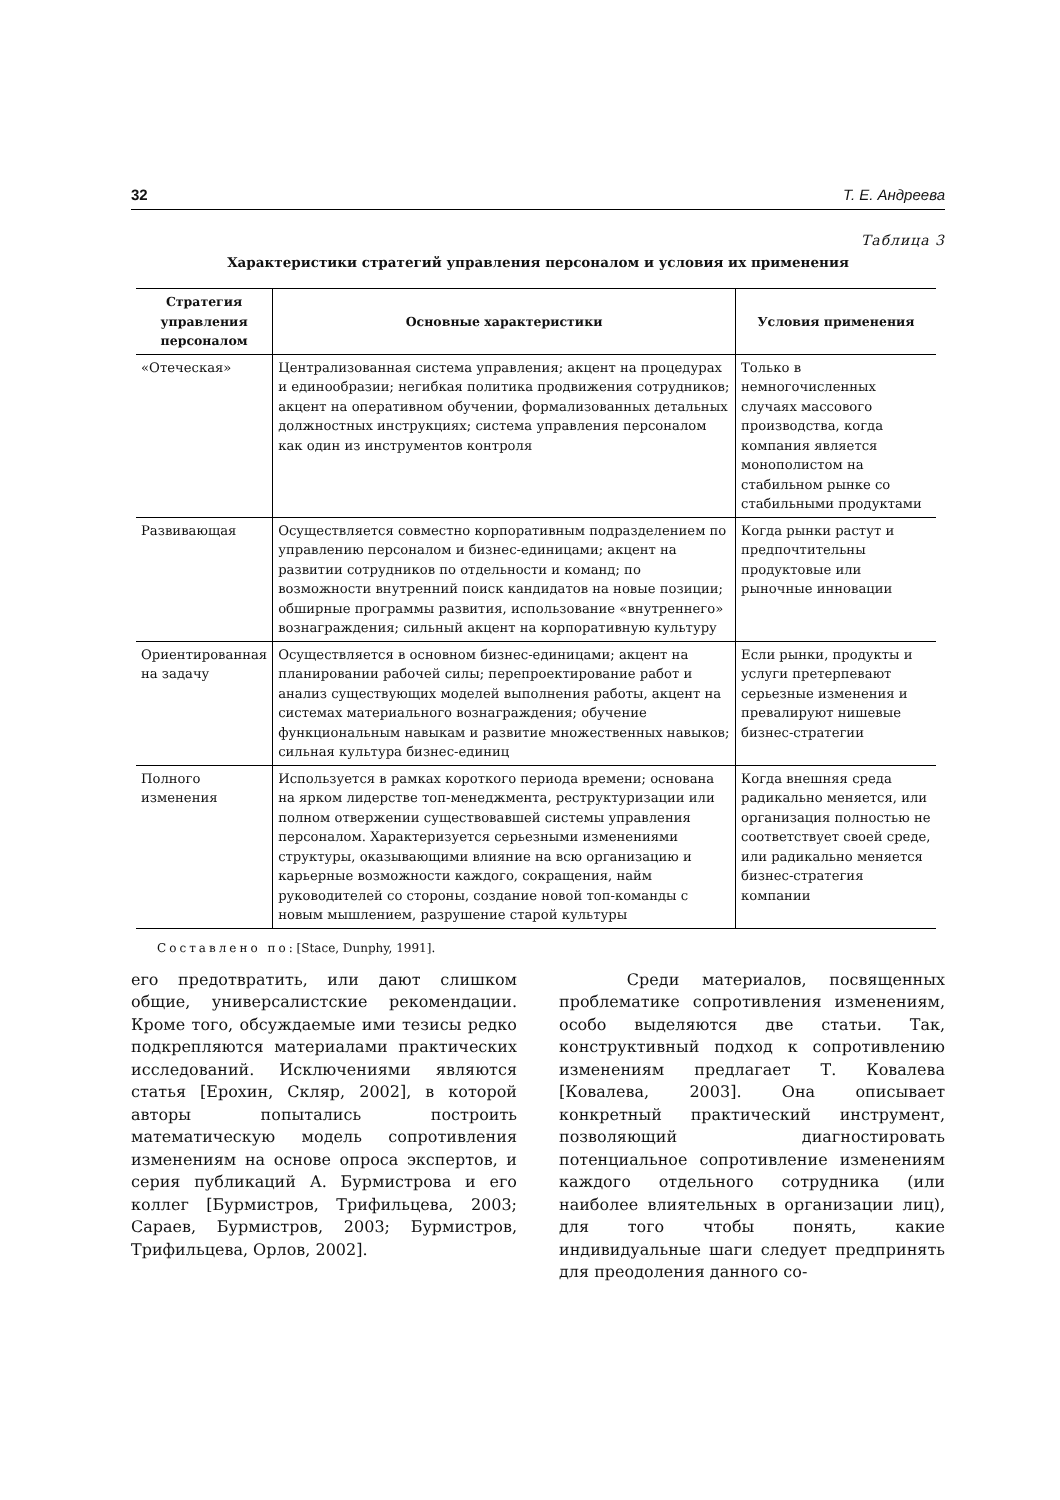32 Т. Е. Андреева
Таблица 3
Характеристики стратегий управления персоналом и условия их применения
| Стратегия управления персоналом | Основные характеристики | Условия применения |
| --- | --- | --- |
| «Отеческая» | Централизованная система управления; акцент на процедурах и единообразии; негибкая политика продвижения сотрудников; акцент на оперативном обучении, формализованных детальных должностных инструкциях; система управления персоналом как один из инструментов контроля | Только в немногочисленных случаях массового производства, когда компания является монополистом на стабильном рынке со стабильными продуктами |
| Развивающая | Осуществляется совместно корпоративным подразделением по управлению персоналом и бизнес-единицами; акцент на развитии сотрудников по отдельности и команд; по возможности внутренний поиск кандидатов на новые позиции; обширные программы развития, использование «внутреннего» вознаграждения; сильный акцент на корпоративную культуру | Когда рынки растут и предпочтительны продуктовые или рыночные инновации |
| Ориентированная на задачу | Осуществляется в основном бизнес-единицами; акцент на планировании рабочей силы; перепроектирование работ и анализ существующих моделей выполнения работы, акцент на системах материального вознаграждения; обучение функциональным навыкам и развитие множественных навыков; сильная культура бизнес-единиц | Если рынки, продукты и услуги претерпевают серьезные изменения и превалируют нишевые бизнес-стратегии |
| Полного изменения | Используется в рамках короткого периода времени; основана на ярком лидерстве топ-менеджмента, реструктуризации или полном отвержении существовавшей системы управления персоналом. Характеризуется серьезными изменениями структуры, оказывающими влияние на всю организацию и карьерные возможности каждого, сокращения, найм руководителей со стороны, создание новой топ-команды с новым мышлением, разрушение старой культуры | Когда внешняя среда радикально меняется, или организация полностью не соответствует своей среде, или радикально меняется бизнес-стратегия компании |
Составлено по: [Stace, Dunphy, 1991].
его предотвратить, или дают слишком общие, универсалистские рекомендации. Кроме того, обсуждаемые ими тезисы редко подкрепляются материалами практических исследований. Исключениями являются статья [Ерохин, Скляр, 2002], в которой авторы попытались построить математическую модель сопротивления изменениям на основе опроса экспертов, и серия публикаций А. Бурмистрова и его коллег [Бурмистров, Трифильцева, 2003; Сараев, Бурмистров, 2003; Бурмистров, Трифильцева, Орлов, 2002].
Среди материалов, посвященных проблематике сопротивления изменениям, особо выделяются две статьи. Так, конструктивный подход к сопротивлению изменениям предлагает Т. Ковалева [Ковалева, 2003]. Она описывает конкретный практический инструмент, позволяющий диагностировать потенциальное сопротивление изменениям каждого отдельного сотрудника (или наиболее влиятельных в организации лиц), для того чтобы понять, какие индивидуальные шаги следует предпринять для преодоления данного со-